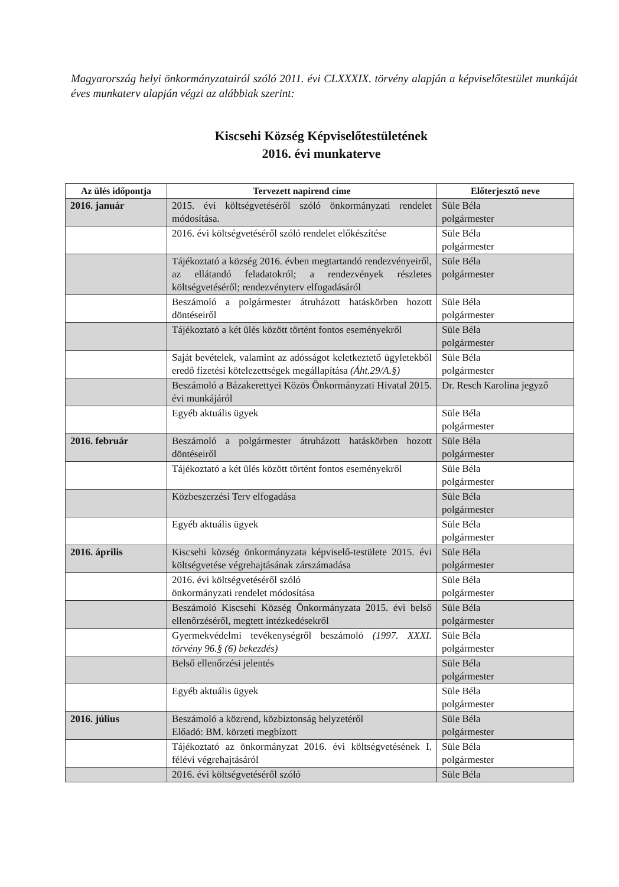Magyarország helyi önkormányzatairól szóló 2011. évi CLXXXIX. törvény alapján a képviselőtestület munkáját éves munkaterv alapján végzi az alábbiak szerint:
Kiscsehi Község Képviselőtestületének
2016. évi munkaterve
| Az ülés időpontja | Tervezett napirend címe | Előterjesztő neve |
| --- | --- | --- |
| 2016. január | 2015. évi költségvetéséről szóló önkormányzati rendelet módosítása. | Süle Béla polgármester |
| | 2016. évi költségvetéséről szóló rendelet előkészítése | Süle Béla polgármester |
| | Tájékoztató a község 2016. évben megtartandó rendezvényeiről, az ellátandó feladatokról; a rendezvények részletes költségvetéséről; rendezvényterv elfogadásáról | Süle Béla polgármester |
| | Beszámoló a polgármester átruházott hatáskörben hozott döntéseiről | Süle Béla polgármester |
| | Tájékoztató a két ülés között történt fontos eseményekről | Süle Béla polgármester |
| | Saját bevételek, valamint az adósságot keletkeztető ügyletekből eredő fizetési kötelezettségek megállapítása (Áht.29/A.§) | Süle Béla polgármester |
| | Beszámoló a Bázakerettyei Közös Önkormányzati Hivatal 2015. évi munkájáról | Dr. Resch Karolina jegyző |
| | Egyéb aktuális ügyek | Süle Béla polgármester |
| 2016. február | Beszámoló a polgármester átruházott hatáskörben hozott döntéseiről | Süle Béla polgármester |
| | Tájékoztató a két ülés között történt fontos eseményekről | Süle Béla polgármester |
| | Közbeszerzési Terv elfogadása | Süle Béla polgármester |
| | Egyéb aktuális ügyek | Süle Béla polgármester |
| 2016. április | Kiscsehi község önkormányzata képviselő-testülete 2015. évi költségvetése végrehajtásának zárszámadása | Süle Béla polgármester |
| | 2016. évi költségvetéséről szóló önkormányzati rendelet módosítása | Süle Béla polgármester |
| | Beszámoló Kiscsehi Község Önkormányzata 2015. évi belső ellenőrzéséről, megtett intézkedésekről | Süle Béla polgármester |
| | Gyermekvédelmi tevékenységről beszámoló (1997. XXXI. törvény 96.§ (6) bekezdés) | Süle Béla polgármester |
| | Belső ellenőrzési jelentés | Süle Béla polgármester |
| | Egyéb aktuális ügyek | Süle Béla polgármester |
| 2016. július | Beszámoló a közrend, közbiztonság helyzetéről Előadó: BM. körzeti megbízott | Süle Béla polgármester |
| | Tájékoztató az önkormányzat 2016. évi költségvetésének I. félévi végrehajtásáról | Süle Béla polgármester |
| | 2016. évi költségvetéséről szóló | Süle Béla |